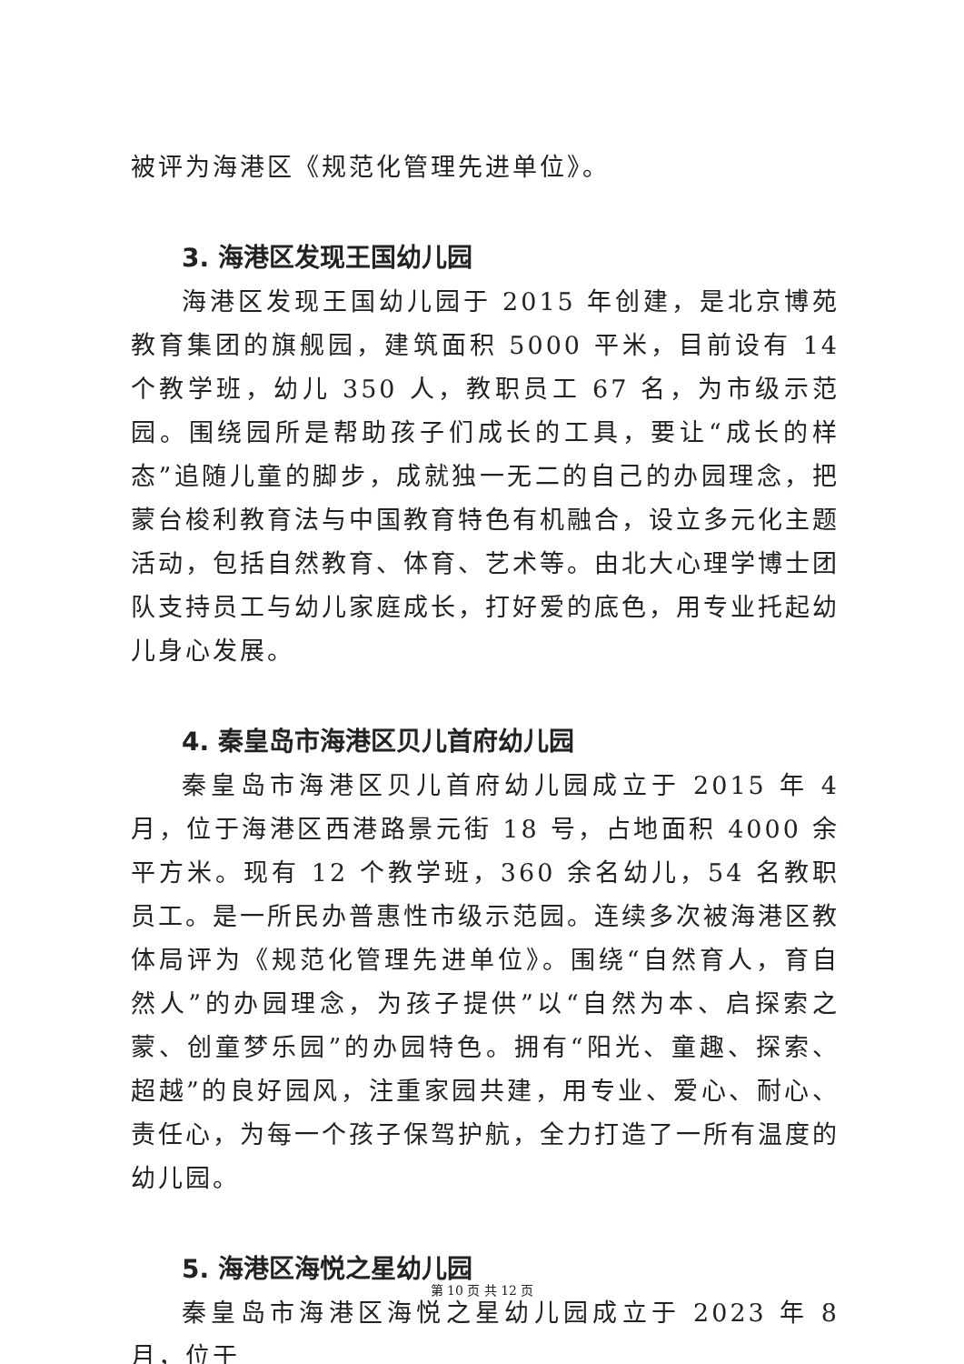被评为海港区《规范化管理先进单位》。
3. 海港区发现王国幼儿园
海港区发现王国幼儿园于 2015 年创建，是北京博苑教育集团的旗舰园，建筑面积 5000 平米，目前设有 14 个教学班，幼儿 350 人，教职员工 67 名，为市级示范园。围绕园所是帮助孩子们成长的工具，要让“成长的样态”追随儿童的脚步，成就独一无二的自己的办园理念，把蒙台梭利教育法与中国教育特色有机融合，设立多元化主题活动，包括自然教育、体育、艺术等。由北大心理学博士团队支持员工与幼儿家庭成长，打好爱的底色，用专业托起幼儿身心发展。
4. 秦皇岛市海港区贝儿首府幼儿园
秦皇岛市海港区贝儿首府幼儿园成立于 2015 年 4 月，位于海港区西港路景元街 18 号，占地面积 4000 余平方米。现有 12 个教学班，360 余名幼儿，54 名教职员工。是一所民办普惠性市级示范园。连续多次被海港区教体局评为《规范化管理先进单位》。围绕“自然育人，育自然人”的办园理念，为孩子提供”以“自然为本、启探索之蒙、创童梦乐园”的办园特色。拥有“阳光、童趣、探索、超越”的良好园风，注重家园共建，用专业、爱心、耐心、责任心，为每一个孩子保驾护航，全力打造了一所有温度的幼儿园。
5. 海港区海悦之星幼儿园
秦皇岛市海港区海悦之星幼儿园成立于 2023 年 8 月，位于
第 10 页 共 12 页